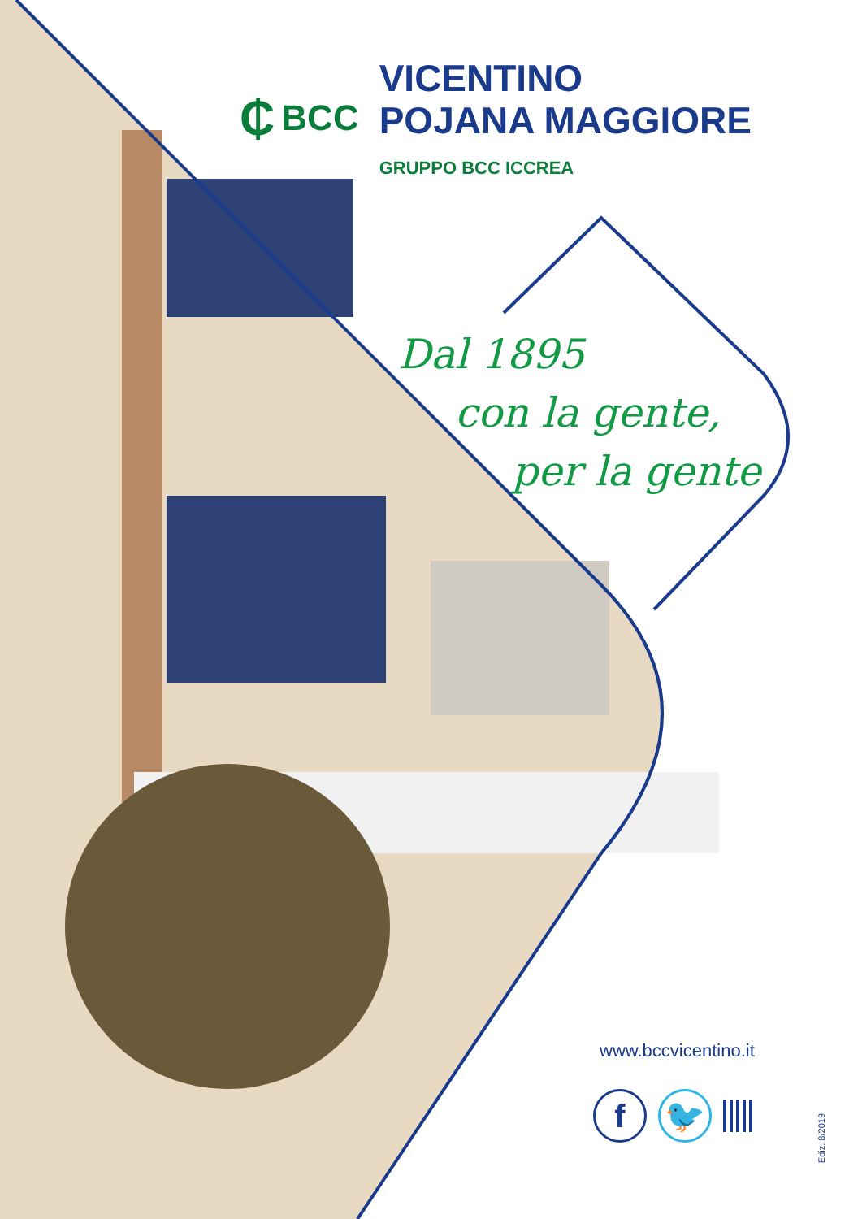₵ BCC
VICENTINO
POJANA MAGGIORE
GRUPPO BCC ICCREA
Dal 1895
con la gente,
per la gente
www.bccvicentino.it
f 🐦
Ediz. 8/2019